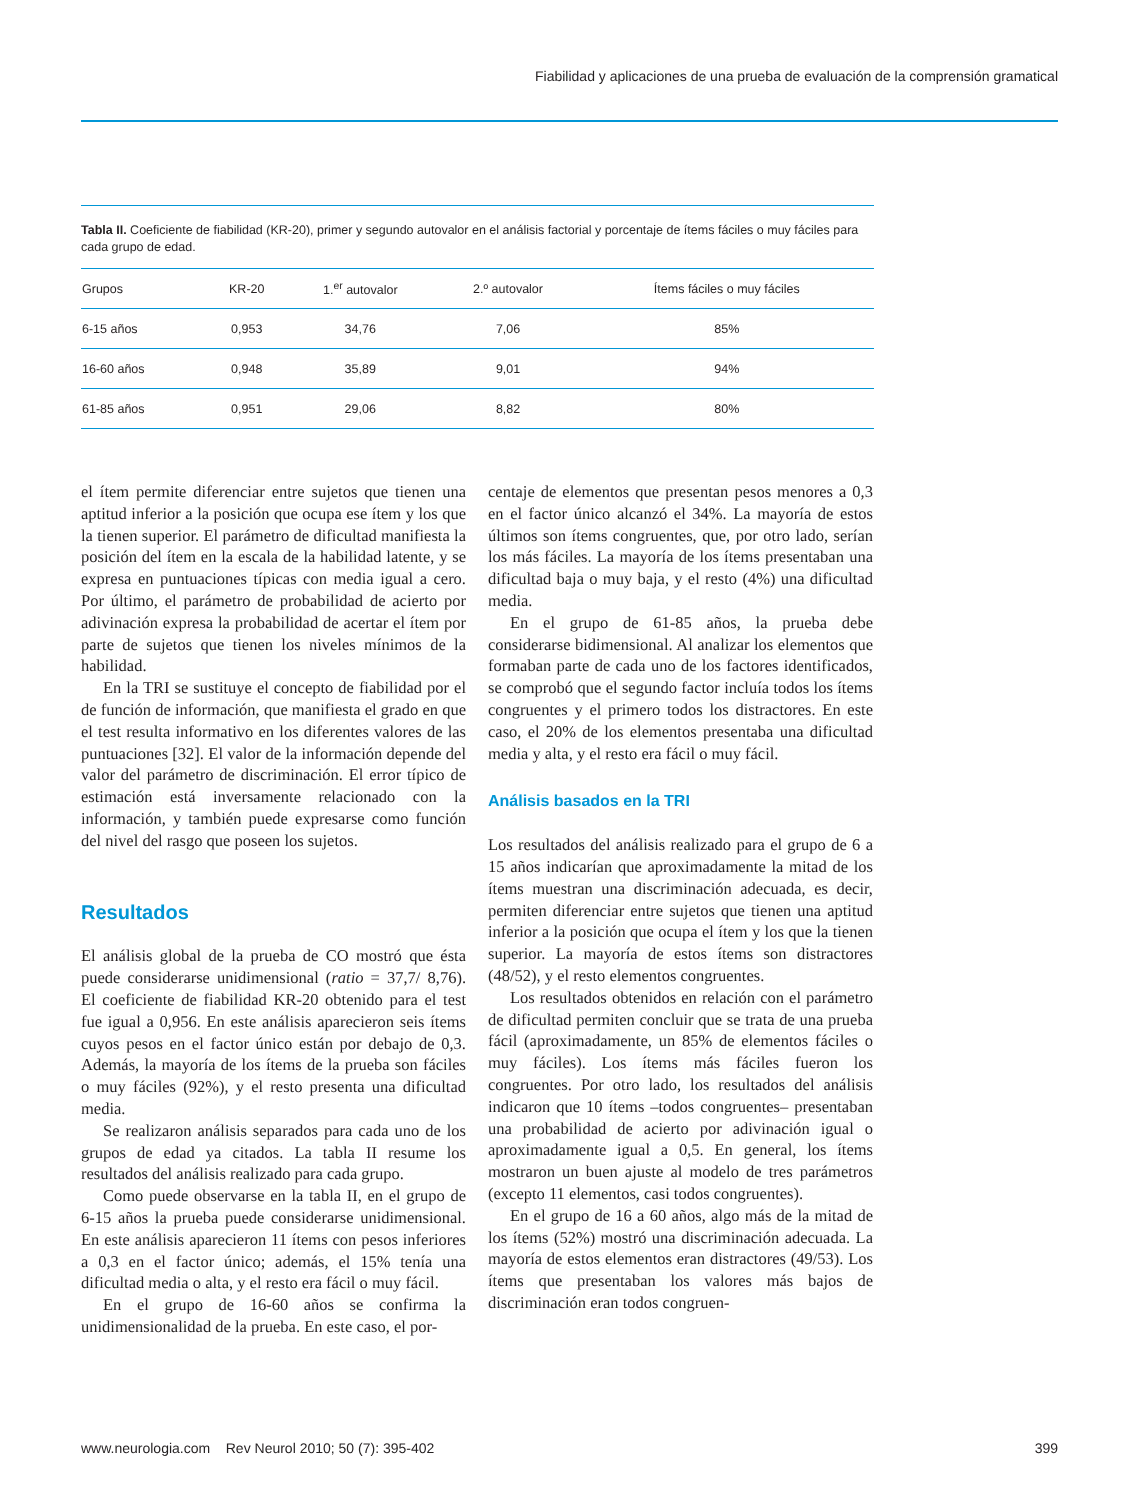Fiabilidad y aplicaciones de una prueba de evaluación de la comprensión gramatical
Tabla II. Coeficiente de fiabilidad (KR-20), primer y segundo autovalor en el análisis factorial y porcentaje de ítems fáciles o muy fáciles para cada grupo de edad.
| Grupos | KR-20 | 1.<sup>er</sup> autovalor | 2.º autovalor | Ítems fáciles o muy fáciles |
| --- | --- | --- | --- | --- |
| 6-15 años | 0,953 | 34,76 | 7,06 | 85% |
| 16-60 años | 0,948 | 35,89 | 9,01 | 94% |
| 61-85 años | 0,951 | 29,06 | 8,82 | 80% |
el ítem permite diferenciar entre sujetos que tienen una aptitud inferior a la posición que ocupa ese ítem y los que la tienen superior. El parámetro de dificultad manifiesta la posición del ítem en la escala de la habilidad latente, y se expresa en puntuaciones típicas con media igual a cero. Por último, el parámetro de probabilidad de acierto por adivinación expresa la probabilidad de acertar el ítem por parte de sujetos que tienen los niveles mínimos de la habilidad.
En la TRI se sustituye el concepto de fiabilidad por el de función de información, que manifiesta el grado en que el test resulta informativo en los diferentes valores de las puntuaciones [32]. El valor de la información depende del valor del parámetro de discriminación. El error típico de estimación está inversamente relacionado con la información, y también puede expresarse como función del nivel del rasgo que poseen los sujetos.
Resultados
El análisis global de la prueba de CO mostró que ésta puede considerarse unidimensional (ratio = 37,7/ 8,76). El coeficiente de fiabilidad KR-20 obtenido para el test fue igual a 0,956. En este análisis aparecieron seis ítems cuyos pesos en el factor único están por debajo de 0,3. Además, la mayoría de los ítems de la prueba son fáciles o muy fáciles (92%), y el resto presenta una dificultad media.
Se realizaron análisis separados para cada uno de los grupos de edad ya citados. La tabla II resume los resultados del análisis realizado para cada grupo.
Como puede observarse en la tabla II, en el grupo de 6-15 años la prueba puede considerarse unidimensional. En este análisis aparecieron 11 ítems con pesos inferiores a 0,3 en el factor único; además, el 15% tenía una dificultad media o alta, y el resto era fácil o muy fácil.
En el grupo de 16-60 años se confirma la unidimensionalidad de la prueba. En este caso, el por-
centaje de elementos que presentan pesos menores a 0,3 en el factor único alcanzó el 34%. La mayoría de estos últimos son ítems congruentes, que, por otro lado, serían los más fáciles. La mayoría de los ítems presentaban una dificultad baja o muy baja, y el resto (4%) una dificultad media.
En el grupo de 61-85 años, la prueba debe considerarse bidimensional. Al analizar los elementos que formaban parte de cada uno de los factores identificados, se comprobó que el segundo factor incluía todos los ítems congruentes y el primero todos los distractores. En este caso, el 20% de los elementos presentaba una dificultad media y alta, y el resto era fácil o muy fácil.
Análisis basados en la TRI
Los resultados del análisis realizado para el grupo de 6 a 15 años indicarían que aproximadamente la mitad de los ítems muestran una discriminación adecuada, es decir, permiten diferenciar entre sujetos que tienen una aptitud inferior a la posición que ocupa el ítem y los que la tienen superior. La mayoría de estos ítems son distractores (48/52), y el resto elementos congruentes.
Los resultados obtenidos en relación con el parámetro de dificultad permiten concluir que se trata de una prueba fácil (aproximadamente, un 85% de elementos fáciles o muy fáciles). Los ítems más fáciles fueron los congruentes. Por otro lado, los resultados del análisis indicaron que 10 ítems –todos congruentes– presentaban una probabilidad de acierto por adivinación igual o aproximadamente igual a 0,5. En general, los ítems mostraron un buen ajuste al modelo de tres parámetros (excepto 11 elementos, casi todos congruentes).
En el grupo de 16 a 60 años, algo más de la mitad de los ítems (52%) mostró una discriminación adecuada. La mayoría de estos elementos eran distractores (49/53). Los ítems que presentaban los valores más bajos de discriminación eran todos congruen-
www.neurologia.com Rev Neurol 2010; 50 (7): 395-402 399